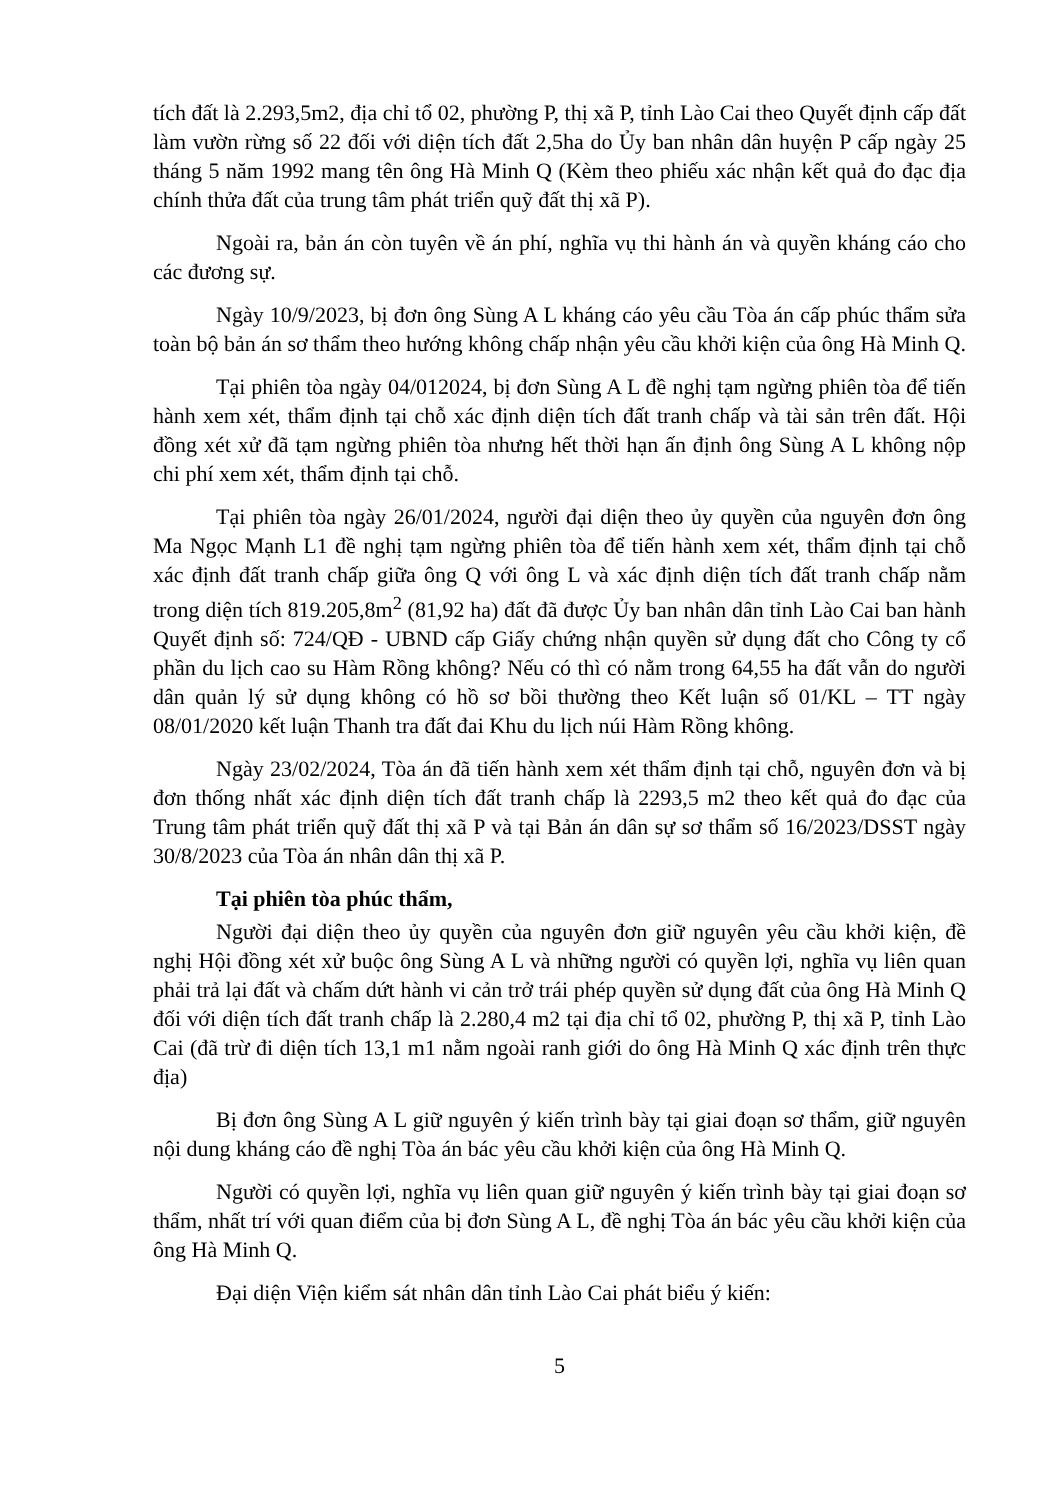tích đất là 2.293,5m2, địa chỉ tổ 02, phường P, thị xã P, tỉnh Lào Cai theo Quyết định cấp đất làm vườn rừng số 22 đối với diện tích đất 2,5ha do Ủy ban nhân dân huyện P cấp ngày 25 tháng 5 năm 1992 mang tên ông Hà Minh Q (Kèm theo phiếu xác nhận kết quả đo đạc địa chính thửa đất của trung tâm phát triển quỹ đất thị xã P).
Ngoài ra, bản án còn tuyên về án phí, nghĩa vụ thi hành án và quyền kháng cáo cho các đương sự.
Ngày 10/9/2023, bị đơn ông Sùng A L kháng cáo yêu cầu Tòa án cấp phúc thẩm sửa toàn bộ bản án sơ thẩm theo hướng không chấp nhận yêu cầu khởi kiện của ông Hà Minh Q.
Tại phiên tòa ngày 04/012024, bị đơn Sùng A L đề nghị tạm ngừng phiên tòa để tiến hành xem xét, thẩm định tại chỗ xác định diện tích đất tranh chấp và tài sản trên đất. Hội đồng xét xử đã tạm ngừng phiên tòa nhưng hết thời hạn ấn định ông Sùng A L không nộp chi phí xem xét, thẩm định tại chỗ.
Tại phiên tòa ngày 26/01/2024, người đại diện theo ủy quyền của nguyên đơn ông Ma Ngọc Mạnh L1 đề nghị tạm ngừng phiên tòa để tiến hành xem xét, thẩm định tại chỗ xác định đất tranh chấp giữa ông Q với ông L và xác định diện tích đất tranh chấp nằm trong diện tích 819.205,8m<sup>2</sup> (81,92 ha) đất đã được Ủy ban nhân dân tỉnh Lào Cai ban hành Quyết định số: 724/QĐ - UBND cấp Giấy chứng nhận quyền sử dụng đất cho Công ty cổ phần du lịch cao su Hàm Rồng không? Nếu có thì có nằm trong 64,55 ha đất vẫn do người dân quản lý sử dụng không có hồ sơ bồi thường theo Kết luận số 01/KL – TT ngày 08/01/2020 kết luận Thanh tra đất đai Khu du lịch núi Hàm Rồng không.
Ngày 23/02/2024, Tòa án đã tiến hành xem xét thẩm định tại chỗ, nguyên đơn và bị đơn thống nhất xác định diện tích đất tranh chấp là 2293,5 m2 theo kết quả đo đạc của Trung tâm phát triển quỹ đất thị xã P và tại Bản án dân sự sơ thẩm số 16/2023/DSST ngày 30/8/2023 của Tòa án nhân dân thị xã P.
Tại phiên tòa phúc thẩm,
Người đại diện theo ủy quyền của nguyên đơn giữ nguyên yêu cầu khởi kiện, đề nghị Hội đồng xét xử buộc ông Sùng A L và những người có quyền lợi, nghĩa vụ liên quan phải trả lại đất và chấm dứt hành vi cản trở trái phép quyền sử dụng đất của ông Hà Minh Q đối với diện tích đất tranh chấp là 2.280,4 m2 tại địa chỉ tổ 02, phường P, thị xã P, tỉnh Lào Cai (đã trừ đi diện tích 13,1 m1 nằm ngoài ranh giới do ông Hà Minh Q xác định trên thực địa)
Bị đơn ông Sùng A L giữ nguyên ý kiến trình bày tại giai đoạn sơ thẩm, giữ nguyên nội dung kháng cáo đề nghị Tòa án bác yêu cầu khởi kiện của ông Hà Minh Q.
Người có quyền lợi, nghĩa vụ liên quan giữ nguyên ý kiến trình bày tại giai đoạn sơ thẩm, nhất trí với quan điểm của bị đơn Sùng A L, đề nghị Tòa án bác yêu cầu khởi kiện của ông Hà Minh Q.
Đại diện Viện kiểm sát nhân dân tỉnh Lào Cai phát biểu ý kiến:
5